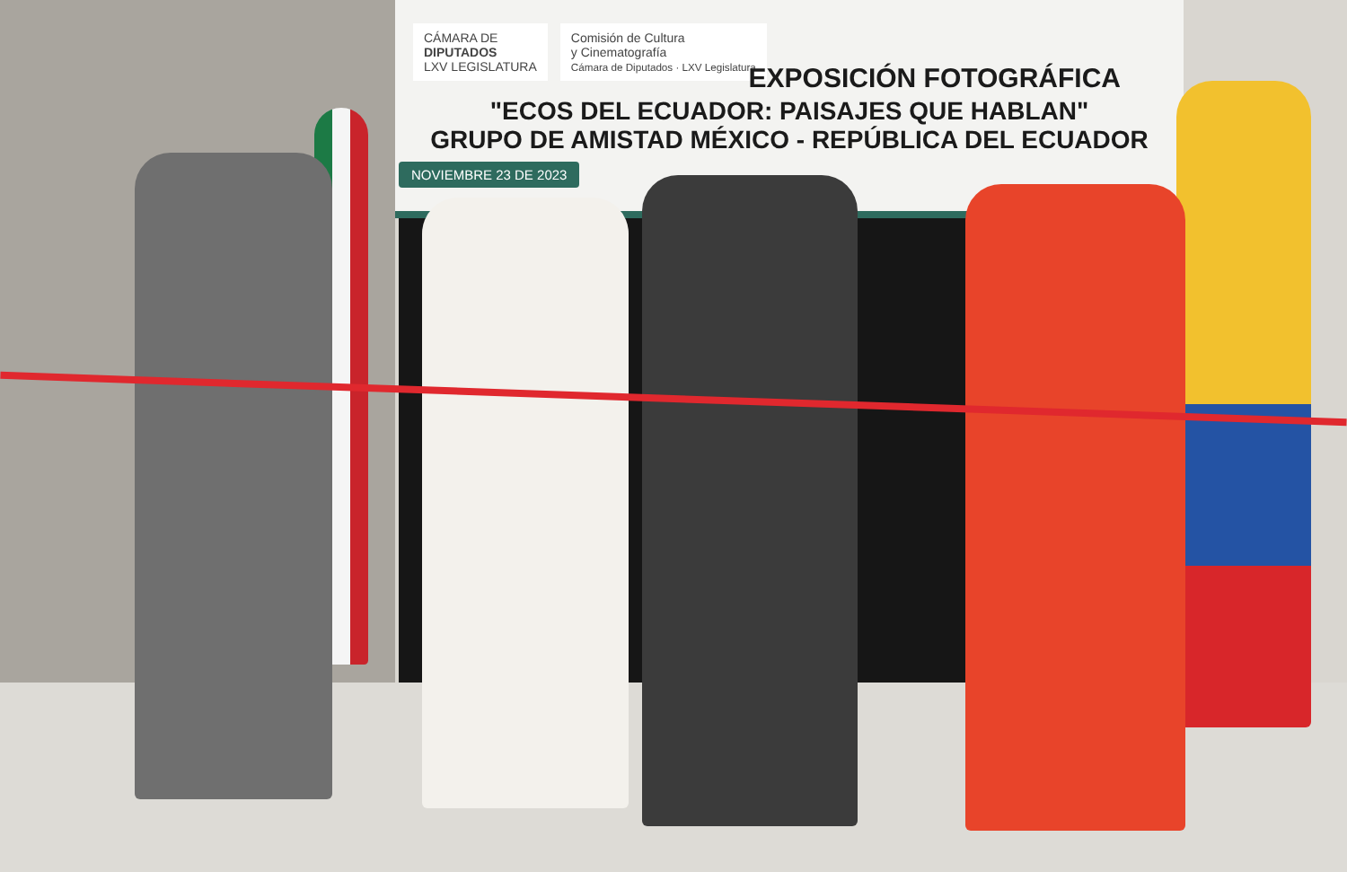CÁMARA DE
DIPUTADOS
LXV LEGISLATURA
Comisión de Cultura
y Cinematografía
Cámara de Diputados · LXV Legislatura
EXPOSICIÓN FOTOGRÁFICA
"ECOS DEL ECUADOR: PAISAJES QUE HABLAN"
GRUPO DE AMISTAD MÉXICO - REPÚBLICA DEL ECUADOR
NOVIEMBRE 23 DE 2023